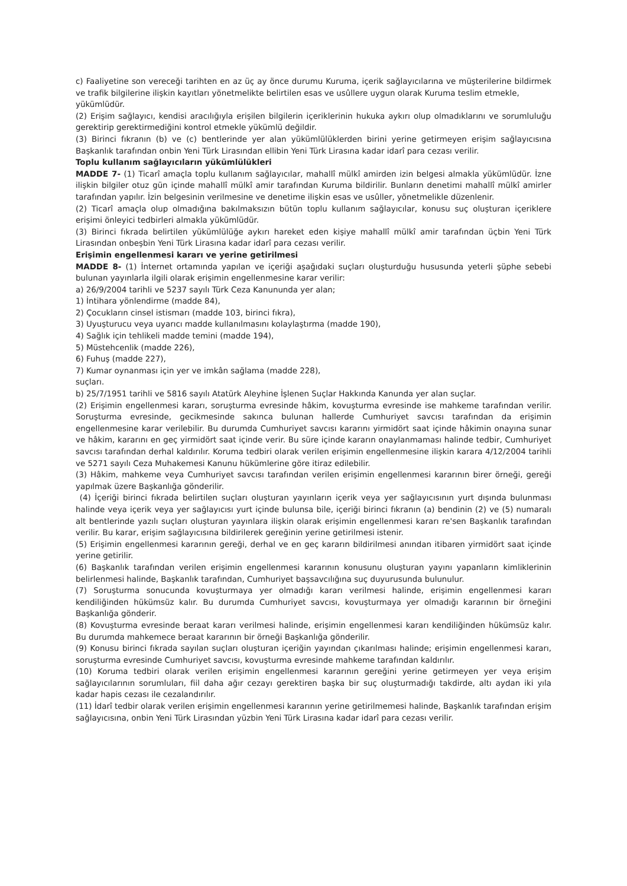c) Faaliyetine son vereceği tarihten en az üç ay önce durumu Kuruma, içerik sağlayıcılarına ve müşterilerine bildirmek ve trafik bilgilerine ilişkin kayıtları yönetmelikte belirtilen esas ve usûllere uygun olarak Kuruma teslim etmekle,
yükümlüdür.
(2) Erişim sağlayıcı, kendisi aracılığıyla erişilen bilgilerin içeriklerinin hukuka aykırı olup olmadıklarını ve sorumluluğu gerektirip gerektirmediğini kontrol etmekle yükümlü değildir.
(3) Birinci fıkranın (b) ve (c) bentlerinde yer alan yükümlülüklerden birini yerine getirmeyen erişim sağlayıcısına Başkanlık tarafından onbin Yeni Türk Lirasından ellibin Yeni Türk Lirasına kadar idarî para cezası verilir.
Toplu kullanım sağlayıcıların yükümlülükleri
MADDE 7- (1) Ticarî amaçla toplu kullanım sağlayıcılar, mahallî mülkî amirden izin belgesi almakla yükümlüdür. İzne ilişkin bilgiler otuz gün içinde mahallî mülkî amir tarafından Kuruma bildirilir. Bunların denetimi mahallî mülkî amirler tarafından yapılır. İzin belgesinin verilmesine ve denetime ilişkin esas ve usûller, yönetmelikle düzenlenir.
(2) Ticarî amaçla olup olmadığına bakılmaksızın bütün toplu kullanım sağlayıcılar, konusu suç oluşturan içeriklere erişimi önleyici tedbirleri almakla yükümlüdür.
(3) Birinci fıkrada belirtilen yükümlülüğe aykırı hareket eden kişiye mahallî mülkî amir tarafından üçbin Yeni Türk Lirasından onbeşbin Yeni Türk Lirasına kadar idarî para cezası verilir.
Erişimin engellenmesi kararı ve yerine getirilmesi
MADDE 8- (1) İnternet ortamında yapılan ve içeriği aşağıdaki suçları oluşturduğu hususunda yeterli şüphe sebebi bulunan yayınlarla ilgili olarak erişimin engellenmesine karar verilir:
a) 26/9/2004 tarihli ve 5237 sayılı Türk Ceza Kanununda yer alan;
1) İntihara yönlendirme (madde 84),
2) Çocukların cinsel istismarı (madde 103, birinci fıkra),
3) Uyuşturucu veya uyarıcı madde kullanılmasını kolaylaştırma (madde 190),
4) Sağlık için tehlikeli madde temini (madde 194),
5) Müstehcenlik (madde 226),
6) Fuhuş (madde 227),
7) Kumar oynanması için yer ve imkân sağlama (madde 228),
suçları.
b) 25/7/1951 tarihli ve 5816 sayılı Atatürk Aleyhine İşlenen Suçlar Hakkında Kanunda yer alan suçlar.
(2) Erişimin engellenmesi kararı, soruşturma evresinde hâkim, kovuşturma evresinde ise mahkeme tarafından verilir. Soruşturma evresinde, gecikmesinde sakınca bulunan hallerde Cumhuriyet savcısı tarafından da erişimin engellenmesine karar verilebilir. Bu durumda Cumhuriyet savcısı kararını yirmidört saat içinde hâkimin onayına sunar ve hâkim, kararını en geç yirmidört saat içinde verir. Bu süre içinde kararın onaylanmaması halinde tedbir, Cumhuriyet savcısı tarafından derhal kaldırılır. Koruma tedbiri olarak verilen erişimin engellenmesine ilişkin karara 4/12/2004 tarihli ve 5271 sayılı Ceza Muhakemesi Kanunu hükümlerine göre itiraz edilebilir.
(3) Hâkim, mahkeme veya Cumhuriyet savcısı tarafından verilen erişimin engellenmesi kararının birer örneği, gereği yapılmak üzere Başkanlığa gönderilir.
(4) İçeriği birinci fıkrada belirtilen suçları oluşturan yayınların içerik veya yer sağlayıcısının yurt dışında bulunması halinde veya içerik veya yer sağlayıcısı yurt içinde bulunsa bile, içeriği birinci fıkranın (a) bendinin (2) ve (5) numaralı alt bentlerinde yazılı suçları oluşturan yayınlara ilişkin olarak erişimin engellenmesi kararı re'sen Başkanlık tarafından verilir. Bu karar, erişim sağlayıcısına bildirilerek gereğinin yerine getirilmesi istenir.
(5) Erişimin engellenmesi kararının gereği, derhal ve en geç kararın bildirilmesi anından itibaren yirmidört saat içinde yerine getirilir.
(6) Başkanlık tarafından verilen erişimin engellenmesi kararının konusunu oluşturan yayını yapanların kimliklerinin belirlenmesi halinde, Başkanlık tarafından, Cumhuriyet başsavcılığına suç duyurusunda bulunulur.
(7) Soruşturma sonucunda kovuşturmaya yer olmadığı kararı verilmesi halinde, erişimin engellenmesi kararı kendiliğinden hükümsüz kalır. Bu durumda Cumhuriyet savcısı, kovuşturmaya yer olmadığı kararının bir örneğini Başkanlığa gönderir.
(8) Kovuşturma evresinde beraat kararı verilmesi halinde, erişimin engellenmesi kararı kendiliğinden hükümsüz kalır. Bu durumda mahkemece beraat kararının bir örneği Başkanlığa gönderilir.
(9) Konusu birinci fıkrada sayılan suçları oluşturan içeriğin yayından çıkarılması halinde; erişimin engellenmesi kararı, soruşturma evresinde Cumhuriyet savcısı, kovuşturma evresinde mahkeme tarafından kaldırılır.
(10) Koruma tedbiri olarak verilen erişimin engellenmesi kararının gereğini yerine getirmeyen yer veya erişim sağlayıcılarının sorumluları, fiil daha ağır cezayı gerektiren başka bir suç oluşturmadığı takdirde, altı aydan iki yıla kadar hapis cezası ile cezalandırılır.
(11) İdarî tedbir olarak verilen erişimin engellenmesi kararının yerine getirilmemesi halinde, Başkanlık tarafından erişim sağlayıcısına, onbin Yeni Türk Lirasından yüzbin Yeni Türk Lirasına kadar idarî para cezası verilir.